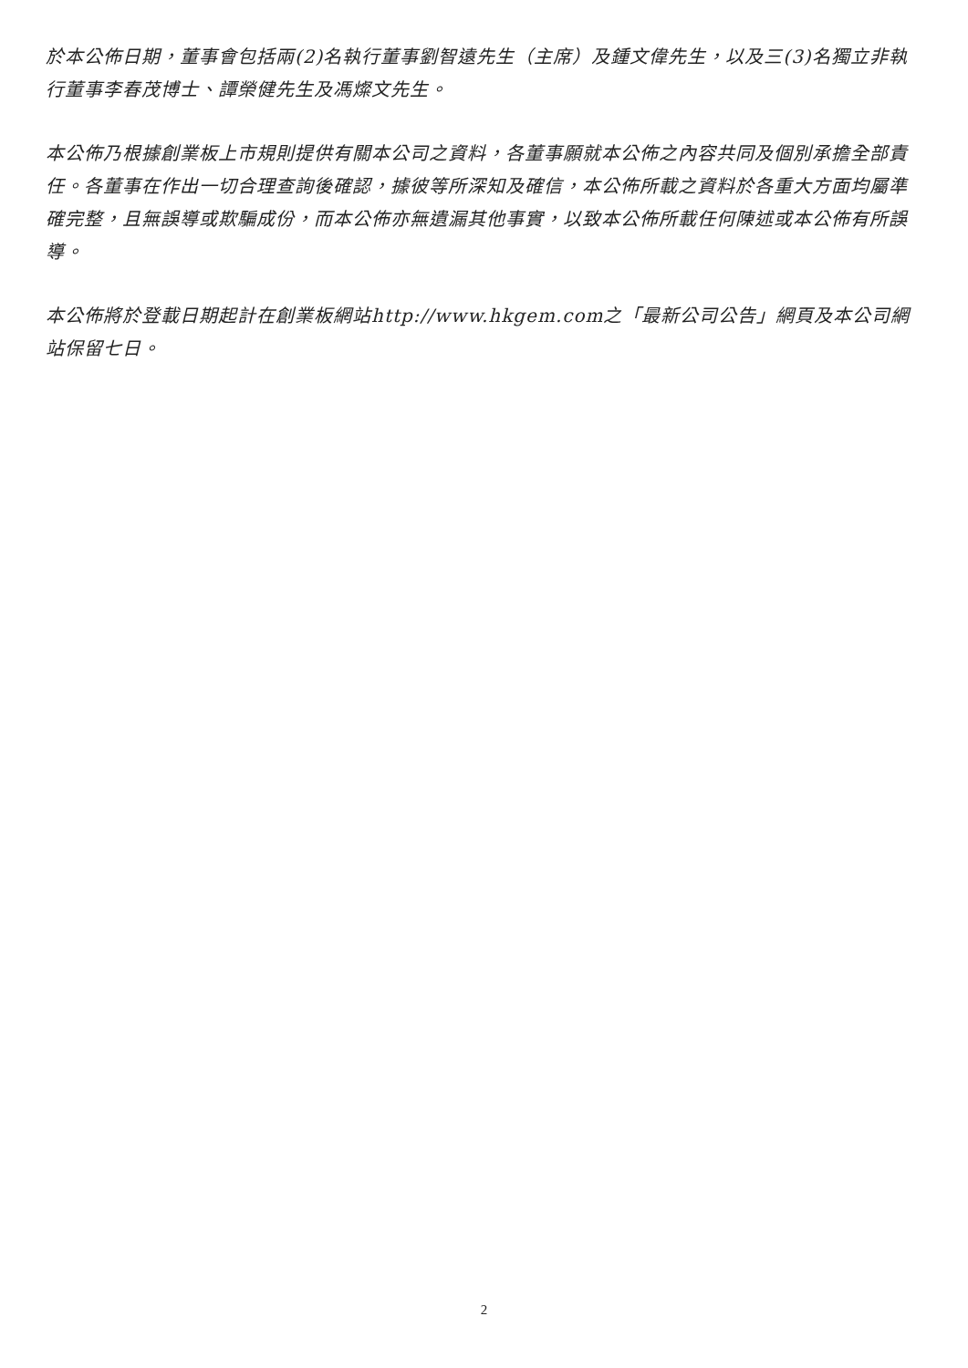於本公佈日期，董事會包括兩(2)名執行董事劉智遠先生（主席）及鍾文偉先生，以及三(3)名獨立非執行董事李春茂博士、譚榮健先生及馮燦文先生。
本公佈乃根據創業板上市規則提供有關本公司之資料，各董事願就本公佈之內容共同及個別承擔全部責任。各董事在作出一切合理查詢後確認，據彼等所深知及確信，本公佈所載之資料於各重大方面均屬準確完整，且無誤導或欺騙成份，而本公佈亦無遺漏其他事實，以致本公佈所載任何陳述或本公佈有所誤導。
本公佈將於登載日期起計在創業板網站http://www.hkgem.com之「最新公司公告」網頁及本公司網站保留七日。
2